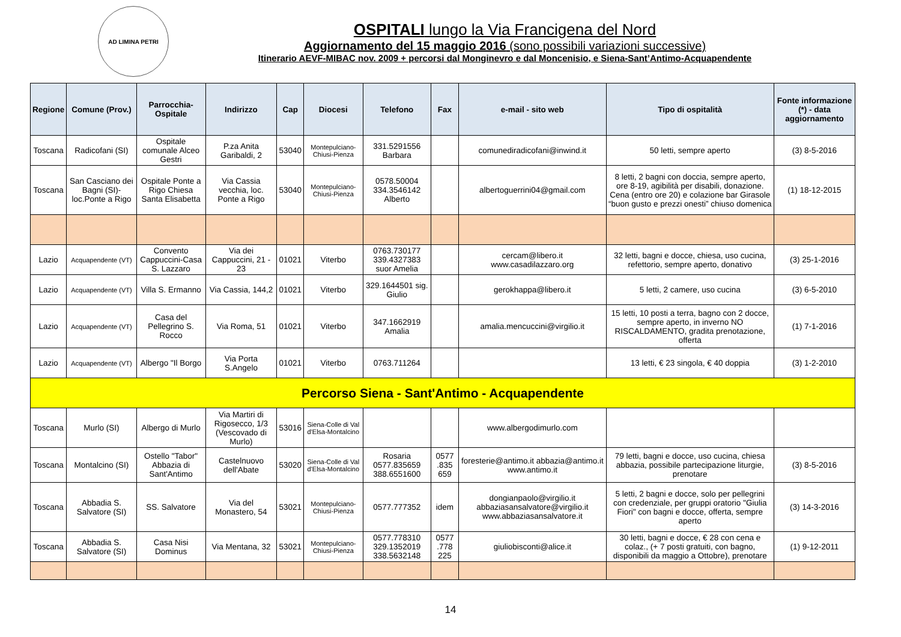AD LIMINA PETRI
OSPITALI lungo la Via Francigena del Nord
Aggiornamento del 15 maggio 2016 (sono possibili variazioni successive)
Itinerario AEVF-MIBAC nov. 2009 + percorsi dal Monginevro e dal Moncenisio, e Siena-Sant’Antimo-Acquapendente
| Regione | Comune (Prov.) | Parrocchia-Ospitale | Indirizzo | Cap | Diocesi | Telefono | Fax | e-mail - sito web | Tipo di ospitalità | Fonte informazione (*) - data aggiornamento |
| --- | --- | --- | --- | --- | --- | --- | --- | --- | --- | --- |
| Toscana | Radicofani (SI) | Ospitale comunale Alceo Gestri | P.za Anita Garibaldi, 2 | 53040 | Montepulciano-Chiusi-Pienza | 331.5291556 Barbara | | comunediradicofani@inwind.it | 50 letti, sempre aperto | (3) 8-5-2016 |
| Toscana | San Casciano dei Bagni (SI)-loc.Ponte a Rigo | Ospitale Ponte a Rigo Chiesa Santa Elisabetta | Via Cassia vecchia, loc. Ponte a Rigo | 53040 | Montepulciano-Chiusi-Pienza | 0578.50004 334.3546142 Alberto | | albertoguerrini04@gmail.com | 8 letti, 2 bagni con doccia, sempre aperto, ore 8-19, agibilità per disabili, donazione. Cena (entro ore 20) e colazione bar Girasole “buon gusto e prezzi onesti” chiuso domenica | (1) 18-12-2015 |
| Lazio | Acquapendente (VT) | Convento Cappuccini-Casa S. Lazzaro | Via dei Cappuccini, 21 - 23 | 01021 | Viterbo | 0763.730177 339.4327383 suor Amelia | | cercam@libero.it www.casadilazzaro.org | 32 letti, bagni e docce, chiesa, uso cucina, refettorio, sempre aperto, donativo | (3) 25-1-2016 |
| Lazio | Acquapendente (VT) | Villa S. Ermanno | Via Cassia, 144,2 | 01021 | Viterbo | 329.1644501 sig. Giulio | | gerokhappa@libero.it | 5 letti, 2 camere, uso cucina | (3) 6-5-2010 |
| Lazio | Acquapendente (VT) | Casa del Pellegrino S. Rocco | Via Roma, 51 | 01021 | Viterbo | 347.1662919 Amalia | | amalia.mencuccini@virgilio.it | 15 letti, 10 posti a terra, bagno con 2 docce, sempre aperto, in inverno NO RISCALDAMENTO, gradita prenotazione, offerta | (1) 7-1-2016 |
| Lazio | Acquapendente (VT) | Albergo "Il Borgo | Via Porta S.Angelo | 01021 | Viterbo | 0763.711264 | | | 13 letti, € 23 singola, € 40 doppia | (3) 1-2-2010 |
| Percorso Siena - Sant'Antimo - Acquapendente | | | | | | | | | | |
| Toscana | Murlo (SI) | Albergo di Murlo | Via Martiri di Rigosecco, 1/3 (Vescovado di Murlo) | 53016 | Siena-Colle di Val d'Elsa-Montalcino | | | www.albergodimurlo.com | | |
| Toscana | Montalcino (SI) | Ostello "Tabor" Abbazia di Sant'Antimo | Castelnuovo dell'Abate | 53020 | Siena-Colle di Val d'Elsa-Montalcino | Rosaria 0577.835659 388.6551600 | 0577 .835 659 | foresterie@antimo.it abbazia@antimo.it www.antimo.it | 79 letti, bagni e docce, uso cucina, chiesa abbazia, possibile partecipazione liturgie, prenotare | (3) 8-5-2016 |
| Toscana | Abbadia S. Salvatore (SI) | SS. Salvatore | Via del Monastero, 54 | 53021 | Montepulciano-Chiusi-Pienza | 0577.777352 | idem | dongianpaolo@virgilio.it abbaziasansalvatore@virgilio.it www.abbaziasansalvatore.it | 5 letti, 2 bagni e docce, solo per pellegrini con credenziale, per gruppi oratorio "Giulia Fiori" con bagni e docce, offerta, sempre aperto | (3) 14-3-2016 |
| Toscana | Abbadia S. Salvatore (SI) | Casa Nisi Dominus | Via Mentana, 32 | 53021 | Montepulciano-Chiusi-Pienza | 0577.778310 329.1352019 338.5632148 | 0577 .778 225 | giuliobisconti@alice.it | 30 letti, bagni e docce, € 28 con cena e colaz., (+ 7 posti gratuiti, con bagno, disponibili da maggio a Ottobre), prenotare | (1) 9-12-2011 |
14